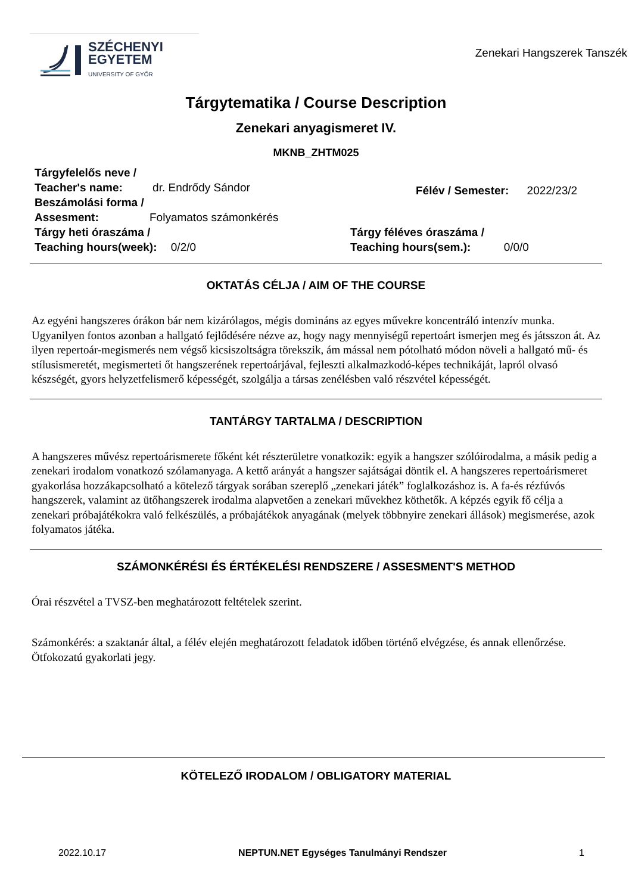SZÉCHENYI
EGYETEM
UNIVERSITY OF GYŐR
Zenekari Hangszerek Tanszék
Tárgytematika / Course Description
Zenekari anyagismeret IV.
MKNB_ZHTM025
Tárgyfelelős neve /
Teacher's name: dr. Endrődy Sándor
Beszámolási forma /
Assesment: Folyamatos számonkérés
Félév / Semester: 2022/23/2
Tárgy heti óraszáma /
Teaching hours(week): 0/2/0
Tárgy féléves óraszáma /
Teaching hours(sem.): 0/0/0
OKTATÁS CÉLJA / AIM OF THE COURSE
Az egyéni hangszeres órákon bár nem kizárólagos, mégis domináns az egyes művekre koncentráló intenzív munka. Ugyanilyen fontos azonban a hallgató fejlődésére nézve az, hogy nagy mennyiségű repertoárt ismerjen meg és játsszon át. Az ilyen repertoár-megismerés nem végső kicsiszoltságra törekszik, ám mással nem pótolható módon növeli a hallgató mű- és stílusismeretét, megismerteti őt hangszerének repertoárjával, fejleszti alkalmazkodó-képes technikáját, lapról olvasó készségét, gyors helyzetfelismerő képességét, szolgálja a társas zenélésben való részvétel képességét.
TANTÁRGY TARTALMA / DESCRIPTION
A hangszeres művész repertoárismerete főként két részterületre vonatkozik: egyik a hangszer szólóirodalma, a másik pedig a zenekari irodalom vonatkozó szólamanyaga. A kettő arányát a hangszer sajátságai döntik el. A hangszeres repertoárismeret gyakorlása hozzákapcsolható a kötelező tárgyak sorában szereplő „zenekari játék” foglalkozáshoz is. A fa-és rézfúvós hangszerek, valamint az ütőhangszerek irodalma alapvetően a zenekari művekhez köthetők. A képzés egyik fő célja a zenekari próbajátékokra való felkészülés, a próbajátékok anyagának (melyek többnyire zenekari állások) megismerése, azok folyamatos játéka.
SZÁMONKÉRÉSI ÉS ÉRTÉKELÉSI RENDSZERE / ASSESMENT'S METHOD
Órai részvétel a TVSZ-ben meghatározott feltételek szerint.
Számonkérés: a szaktanár által, a félév elején meghatározott feladatok időben történő elvégzése, és annak ellenőrzése. Ötfokozatú gyakorlati jegy.
KÖTELEZŐ IRODALOM / OBLIGATORY MATERIAL
2022.10.17 NEPTUN.NET Egységes Tanulmányi Rendszer 1